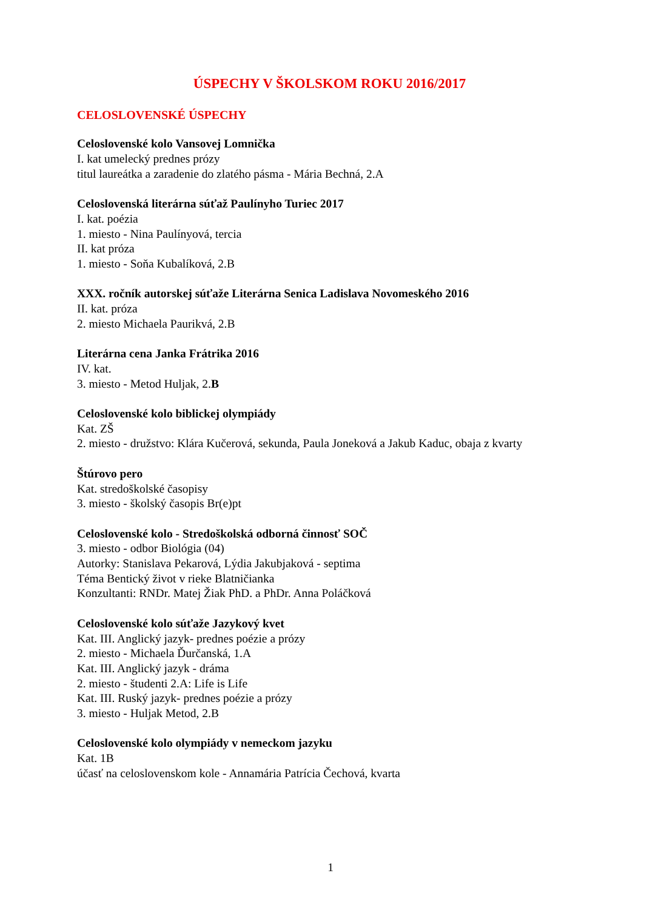ÚSPECHY V ŠKOLSKOM ROKU 2016/2017
CELOSLOVENSKÉ ÚSPECHY
Celoslovenské kolo Vansovej Lomnička
I. kat umelecký prednes prózy
titul laureátka a zaradenie do zlatého pásma - Mária Bechná, 2.A
Celoslovenská literárna súťaž Paulínyho Turiec 2017
I. kat. poézia
1. miesto - Nina Paulínyová, tercia
II. kat próza
1. miesto - Soňa Kubalíková, 2.B
XXX. ročník autorskej súťaže Literárna Senica Ladislava Novomeského 2016
II. kat. próza
2. miesto Michaela Paurikvá, 2.B
Literárna cena Janka Frátrika 2016
IV. kat.
3. miesto - Metod Huljak, 2.B
Celoslovenské kolo biblickej olympiády
Kat. ZŠ
2. miesto - družstvo: Klára Kučerová, sekunda, Paula Joneková a Jakub Kaduc, obaja z kvarty
Štúrovo pero
Kat. stredoškolské časopisy
3. miesto - školský časopis Br(e)pt
Celoslovenské kolo - Stredoškolská odborná činnosť SOČ
3. miesto - odbor Biológia (04)
Autorky: Stanislava Pekarová, Lýdia Jakubjaková - septima
Téma Bentický život v rieke Blatničianka
Konzultanti: RNDr. Matej Žiak PhD. a PhDr. Anna Poláčková
Celoslovenské kolo súťaže Jazykový kvet
Kat. III. Anglický jazyk- prednes poézie a prózy
2. miesto - Michaela Ďurčanská, 1.A
Kat. III. Anglický jazyk - dráma
2. miesto - študenti 2.A: Life is Life
Kat. III. Ruský jazyk- prednes poézie a prózy
3. miesto - Huljak Metod, 2.B
Celoslovenské kolo olympiády v nemeckom jazyku
Kat. 1B
účasť na celoslovenskom kole - Annamária Patrícia Čechová, kvarta
1